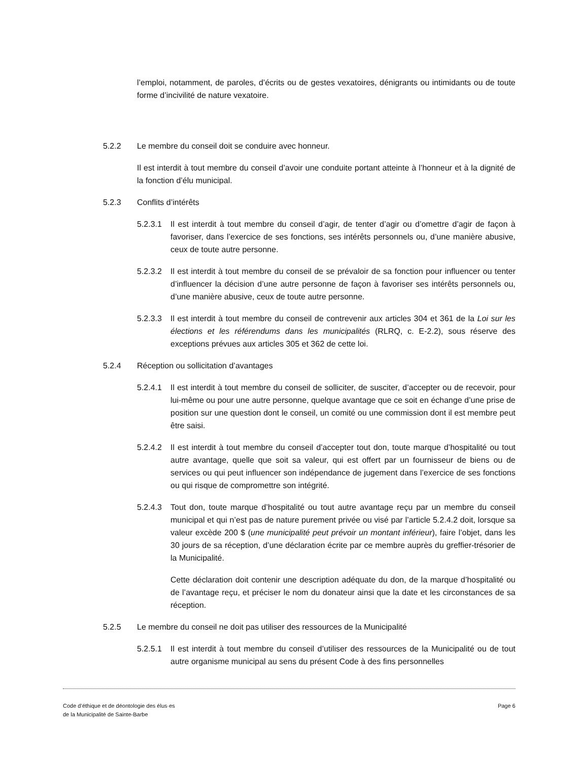l’emploi, notamment, de paroles, d’écrits ou de gestes vexatoires, dénigrants ou intimidants ou de toute forme d’incivilité de nature vexatoire.
5.2.2 Le membre du conseil doit se conduire avec honneur.
Il est interdit à tout membre du conseil d’avoir une conduite portant atteinte à l’honneur et à la dignité de la fonction d’élu municipal.
5.2.3 Conflits d’intérêts
5.2.3.1
Il est interdit à tout membre du conseil d’agir, de tenter d’agir ou d’omettre d’agir de façon à favoriser, dans l’exercice de ses fonctions, ses intérêts personnels ou, d’une manière abusive, ceux de toute autre personne.
5.2.3.2
Il est interdit à tout membre du conseil de se prévaloir de sa fonction pour influencer ou tenter d’influencer la décision d’une autre personne de façon à favoriser ses intérêts personnels ou, d’une manière abusive, ceux de toute autre personne.
5.2.3.3
Il est interdit à tout membre du conseil de contrevenir aux articles 304 et 361 de la Loi sur les élections et les référendums dans les municipalités (RLRQ, c. E-2.2), sous réserve des exceptions prévues aux articles 305 et 362 de cette loi.
5.2.4 Réception ou sollicitation d’avantages
5.2.4.1
Il est interdit à tout membre du conseil de solliciter, de susciter, d’accepter ou de recevoir, pour lui-même ou pour une autre personne, quelque avantage que ce soit en échange d’une prise de position sur une question dont le conseil, un comité ou une commission dont il est membre peut être saisi.
5.2.4.2
Il est interdit à tout membre du conseil d’accepter tout don, toute marque d’hospitalité ou tout autre avantage, quelle que soit sa valeur, qui est offert par un fournisseur de biens ou de services ou qui peut influencer son indépendance de jugement dans l’exercice de ses fonctions ou qui risque de compromettre son intégrité.
5.2.4.3
Tout don, toute marque d’hospitalité ou tout autre avantage reçu par un membre du conseil municipal et qui n’est pas de nature purement privée ou visé par l’article 5.2.4.2 doit, lorsque sa valeur excède 200 $ (une municipalité peut prévoir un montant inférieur), faire l’objet, dans les 30 jours de sa réception, d’une déclaration écrite par ce membre auprès du greffier-trésorier de la Municipalité.
Cette déclaration doit contenir une description adéquate du don, de la marque d’hospitalité ou de l’avantage reçu, et préciser le nom du donateur ainsi que la date et les circonstances de sa réception.
5.2.5 Le membre du conseil ne doit pas utiliser des ressources de la Municipalité
5.2.5.1
Il est interdit à tout membre du conseil d’utiliser des ressources de la Municipalité ou de tout autre organisme municipal au sens du présent Code à des fins personnelles
Code d’éthique et de déontologie des élus·es
de la Municipalité de Sainte-Barbe
Page 6